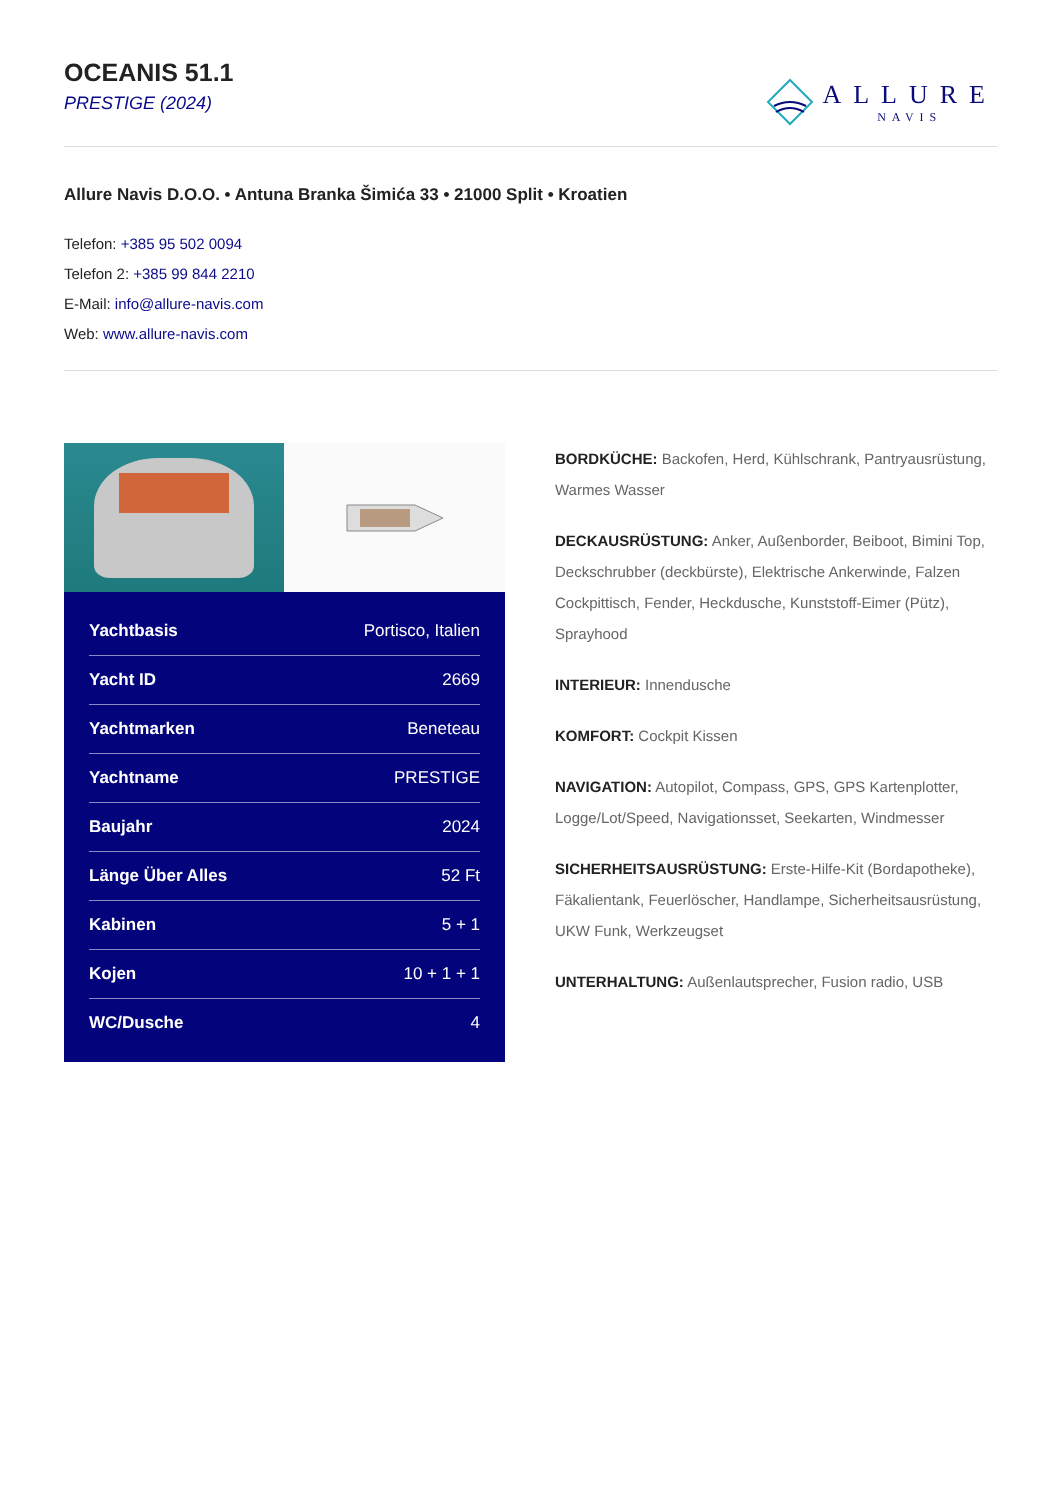OCEANIS 51.1
PRESTIGE (2024)
ALLURE
NAVIS
Allure Navis D.O.O. • Antuna Branka Šimića 33 • 21000 Split • Kroatien
Telefon: +385 95 502 0094
Telefon 2: +385 99 844 2210
E-Mail: info@allure-navis.com
Web: www.allure-navis.com
| Yachtbasis | Portisco, Italien |
| Yacht ID | 2669 |
| Yachtmarken | Beneteau |
| Yachtname | PRESTIGE |
| Baujahr | 2024 |
| Länge Über Alles | 52 Ft |
| Kabinen | 5 + 1 |
| Kojen | 10 + 1 + 1 |
| WC/Dusche | 4 |
BORDKÜCHE: Backofen, Herd, Kühlschrank, Pantryausrüstung, Warmes Wasser
DECKAUSRÜSTUNG: Anker, Außenborder, Beiboot, Bimini Top, Deckschrubber (deckbürste), Elektrische Ankerwinde, Falzen Cockpittisch, Fender, Heckdusche, Kunststoff-Eimer (Pütz), Sprayhood
INTERIEUR: Innendusche
KOMFORT: Cockpit Kissen
NAVIGATION: Autopilot, Compass, GPS, GPS Kartenplotter, Logge/Lot/Speed, Navigationsset, Seekarten, Windmesser
SICHERHEITSAUSRÜSTUNG: Erste-Hilfe-Kit (Bordapotheke), Fäkalientank, Feuerlöscher, Handlampe, Sicherheitsausrüstung, UKW Funk, Werkzeugset
UNTERHALTUNG: Außenlautsprecher, Fusion radio, USB